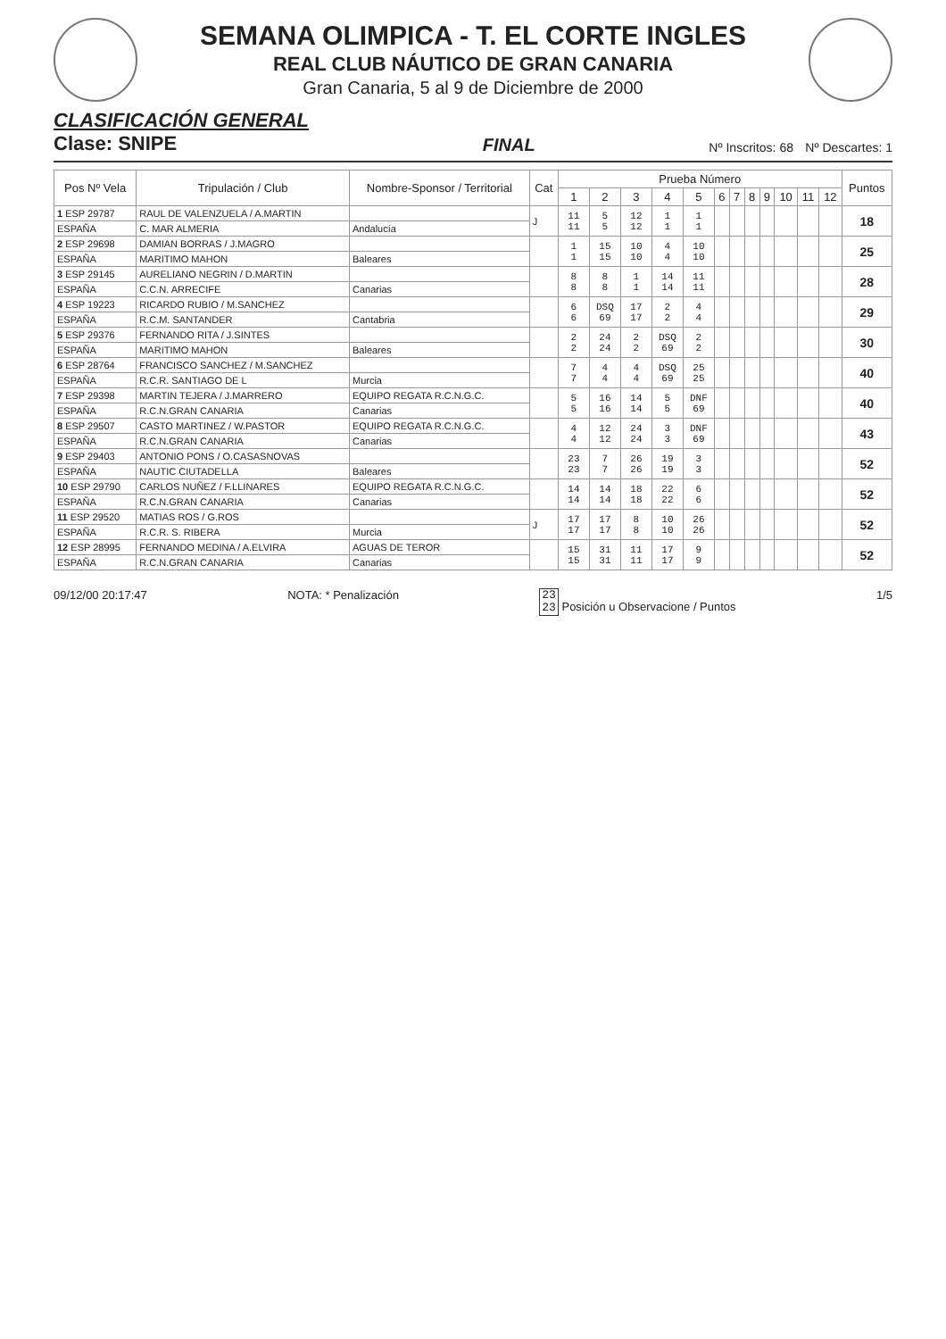SEMANA OLIMPICA - T. EL CORTE INGLES
REAL CLUB NÁUTICO DE GRAN CANARIA
Gran Canaria, 5 al 9 de Diciembre de 2000
CLASIFICACIÓN GENERAL
Clase: SNIPE
FINAL
Nº Inscritos: 68 Nº Descartes: 1
| Pos Nº Vela | Tripulación / Club | Nombre-Sponsor / Territorial | Cat | Prueba Número | | | | | | | | | | | | Puntos |
| --- | --- | --- | --- | --- | --- | --- | --- | --- | --- | --- | --- | --- | --- | --- | --- | --- |
| | | | | 1 | 2 | 3 | 4 | 5 | 6 | 7 | 8 | 9 | 10 | 11 | 12 | |
| 1 ESP 29787 | RAUL DE VALENZUELA / A.MARTIN | | J | 11 11 | 5 5 | 12 12 | 1 1 | 1 1 | | | | | | | | 18 |
| ESPAÑA | C. MAR ALMERIA | Andalucía | | | | | | | | | | | | | | |
| 2 ESP 29698 | DAMIAN BORRAS / J.MAGRO | | | 1 1 | 15 15 | 10 10 | 4 4 | 10 10 | | | | | | | | 25 |
| ESPAÑA | MARITIMO MAHON | Baleares | | | | | | | | | | | | | | |
| 3 ESP 29145 | AURELIANO NEGRIN / D.MARTIN | | | 8 8 | 8 8 | 1 1 | 14 14 | 11 11 | | | | | | | | 28 |
| ESPAÑA | C.C.N. ARRECIFE | Canarias | | | | | | | | | | | | | | |
| 4 ESP 19223 | RICARDO RUBIO / M.SANCHEZ | | | 6 6 | DSQ 69 | 17 17 | 2 2 | 4 4 | | | | | | | | 29 |
| ESPAÑA | R.C.M. SANTANDER | Cantabria | | | | | | | | | | | | | | |
| 5 ESP 29376 | FERNANDO RITA / J.SINTES | | | 2 2 | 24 24 | 2 2 | DSQ 69 | 2 2 | | | | | | | | 30 |
| ESPAÑA | MARITIMO MAHON | Baleares | | | | | | | | | | | | | | |
| 6 ESP 28764 | FRANCISCO SANCHEZ / M.SANCHEZ | | | 7 7 | 4 4 | 4 4 | DSQ 69 | 25 25 | | | | | | | | 40 |
| ESPAÑA | R.C.R. SANTIAGO DE L | Murcia | | | | | | | | | | | | | | |
| 7 ESP 29398 | MARTIN TEJERA / J.MARRERO | EQUIPO REGATA R.C.N.G.C. | | 5 5 | 16 16 | 14 14 | 5 5 | DNF 69 | | | | | | | | 40 |
| ESPAÑA | R.C.N.GRAN CANARIA | Canarias | | | | | | | | | | | | | | |
| 8 ESP 29507 | CASTO MARTINEZ / W.PASTOR | EQUIPO REGATA R.C.N.G.C. | | 4 4 | 12 12 | 24 24 | 3 3 | DNF 69 | | | | | | | | 43 |
| ESPAÑA | R.C.N.GRAN CANARIA | Canarias | | | | | | | | | | | | | | |
| 9 ESP 29403 | ANTONIO PONS / O.CASASNOVAS | | | 23 23 | 7 7 | 26 26 | 19 19 | 3 3 | | | | | | | | 52 |
| ESPAÑA | NAUTIC CIUTADELLA | Baleares | | | | | | | | | | | | | | |
| 10 ESP 29790 | CARLOS NUÑEZ / F.LLINARES | EQUIPO REGATA R.C.N.G.C. | | 14 14 | 14 14 | 18 18 | 22 22 | 6 6 | | | | | | | | 52 |
| ESPAÑA | R.C.N.GRAN CANARIA | Canarias | | | | | | | | | | | | | | |
| 11 ESP 29520 | MATIAS ROS / G.ROS | | J | 17 17 | 17 17 | 8 8 | 10 10 | 26 26 | | | | | | | | 52 |
| ESPAÑA | R.C.R. S. RIBERA | Murcia | | | | | | | | | | | | | | |
| 12 ESP 28995 | FERNANDO MEDINA / A.ELVIRA | AGUAS DE TEROR | | 15 15 | 31 31 | 11 11 | 17 17 | 9 9 | | | | | | | | 52 |
| ESPAÑA | R.C.N.GRAN CANARIA | Canarias | | | | | | | | | | | | | | |
09/12/00 20:17:47 NOTA: * Penalización
23
23 Posición u Observacione / Puntos
1/5